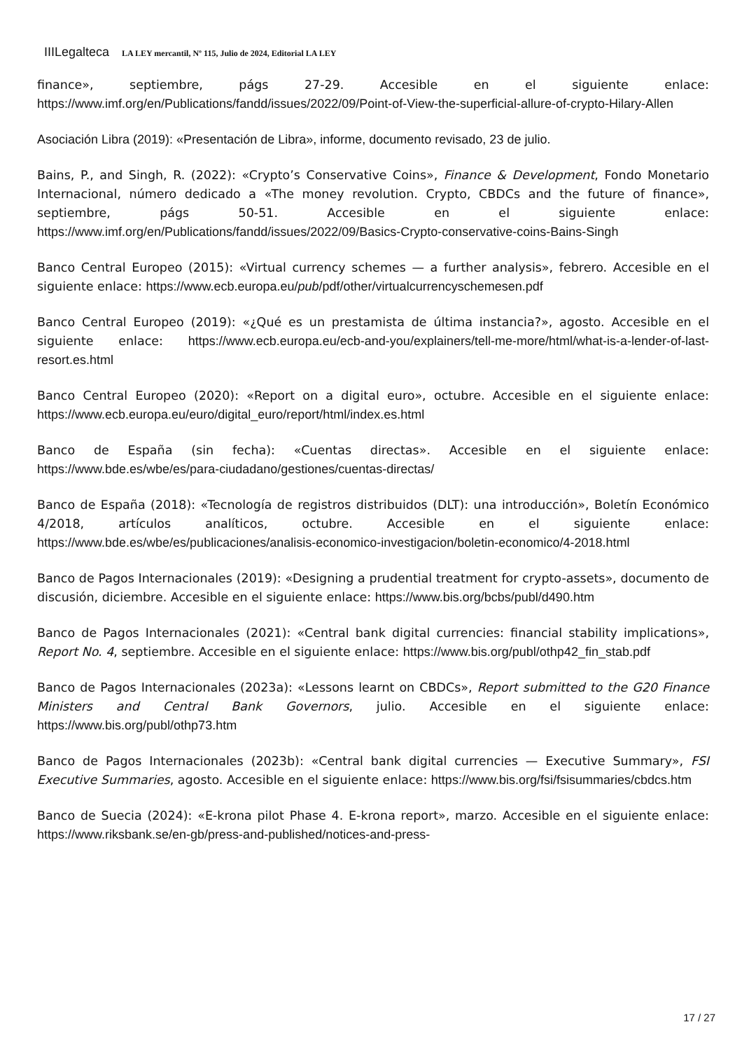IIILegalteca LA LEY mercantil, Nº 115, Julio de 2024, Editorial LA LEY
finance», septiembre, págs 27-29. Accesible en el siguiente enlace: https://www.imf.org/en/Publications/fandd/issues/2022/09/Point-of-View-the-superficial-allure-of-crypto-Hilary-Allen
Asociación Libra (2019): «Presentación de Libra», informe, documento revisado, 23 de julio.
Bains, P., and Singh, R. (2022): «Crypto’s Conservative Coins», Finance & Development, Fondo Monetario Internacional, número dedicado a «The money revolution. Crypto, CBDCs and the future of finance», septiembre, págs 50-51. Accesible en el siguiente enlace: https://www.imf.org/en/Publications/fandd/issues/2022/09/Basics-Crypto-conservative-coins-Bains-Singh
Banco Central Europeo (2015): «Virtual currency schemes — a further analysis», febrero. Accesible en el siguiente enlace: https://www.ecb.europa.eu/pub/pdf/other/virtualcurrencyschemesen.pdf
Banco Central Europeo (2019): «¿Qué es un prestamista de última instancia?», agosto. Accesible en el siguiente enlace: https://www.ecb.europa.eu/ecb-and-you/explainers/tell-me-more/html/what-is-a-lender-of-last-resort.es.html
Banco Central Europeo (2020): «Report on a digital euro», octubre. Accesible en el siguiente enlace: https://www.ecb.europa.eu/euro/digital_euro/report/html/index.es.html
Banco de España (sin fecha): «Cuentas directas». Accesible en el siguiente enlace: https://www.bde.es/wbe/es/para-ciudadano/gestiones/cuentas-directas/
Banco de España (2018): «Tecnología de registros distribuidos (DLT): una introducción», Boletín Económico 4/2018, artículos analíticos, octubre. Accesible en el siguiente enlace: https://www.bde.es/wbe/es/publicaciones/analisis-economico-investigacion/boletin-economico/4-2018.html
Banco de Pagos Internacionales (2019): «Designing a prudential treatment for crypto-assets», documento de discusión, diciembre. Accesible en el siguiente enlace: https://www.bis.org/bcbs/publ/d490.htm
Banco de Pagos Internacionales (2021): «Central bank digital currencies: financial stability implications», Report No. 4, septiembre. Accesible en el siguiente enlace: https://www.bis.org/publ/othp42_fin_stab.pdf
Banco de Pagos Internacionales (2023a): «Lessons learnt on CBDCs», Report submitted to the G20 Finance Ministers and Central Bank Governors, julio. Accesible en el siguiente enlace: https://www.bis.org/publ/othp73.htm
Banco de Pagos Internacionales (2023b): «Central bank digital currencies — Executive Summary», FSI Executive Summaries, agosto. Accesible en el siguiente enlace: https://www.bis.org/fsi/fsisummaries/cbdcs.htm
Banco de Suecia (2024): «E-krona pilot Phase 4. E-krona report», marzo. Accesible en el siguiente enlace: https://www.riksbank.se/en-gb/press-and-published/notices-and-press-
17 / 27